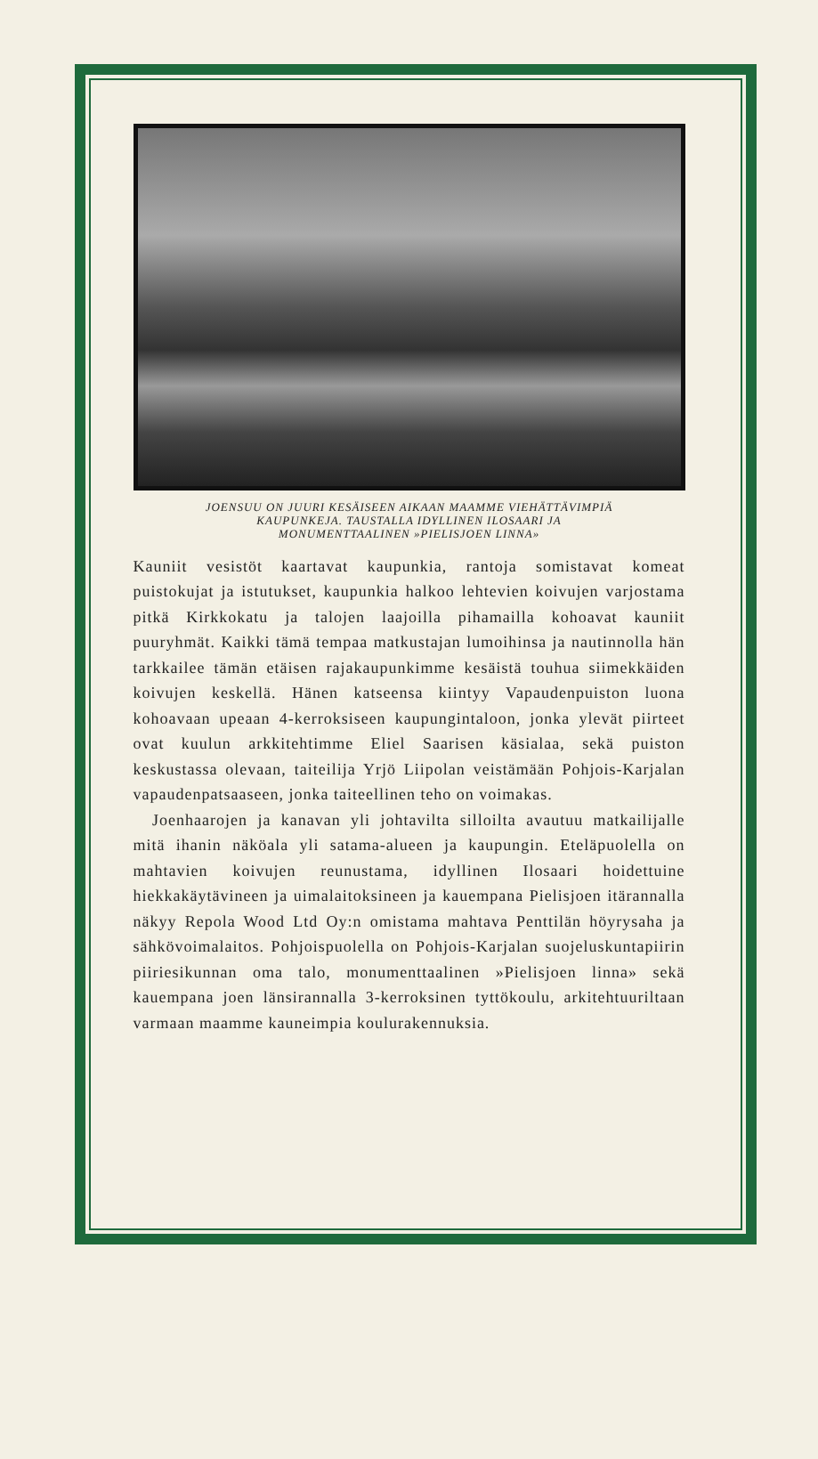JOENSUU ON JUURI KESÄISEEN AIKAAN MAAMME VIEHÄTTÄVIMPIÄ
KAUPUNKEJA. TAUSTALLA IDYLLINEN ILOSAARI JA
MONUMENTTAALINEN »PIELISJOEN LINNA»
Kauniit vesistöt kaartavat kaupunkia, rantoja somistavat komeat puistokujat ja istutukset, kaupunkia halkoo lehtevien koivujen varjostama pitkä Kirkkokatu ja talojen laajoilla pihamailla kohoavat kauniit puuryhmät. Kaikki tämä tempaa matkustajan lumoihinsa ja nautinnolla hän tarkkailee tämän etäisen rajakaupunkimme kesäistä touhua siimekkäiden koivujen keskellä. Hänen katseensa kiintyy Vapaudenpuiston luona kohoavaan upeaan 4-kerroksiseen kaupungintaloon, jonka ylevät piirteet ovat kuulun arkkitehtimme Eliel Saarisen käsialaa, sekä puiston keskustassa olevaan, taiteilija Yrjö Liipolan veistämään Pohjois-Karjalan vapaudenpatsaaseen, jonka taiteellinen teho on voimakas.
Joenhaarojen ja kanavan yli johtavilta silloilta avautuu matkailijalle mitä ihanin näköala yli satama-alueen ja kaupungin. Eteläpuolella on mahtavien koivujen reunustama, idyllinen Ilosaari hoidettuine hiekkakäytävineen ja uimalaitoksineen ja kauempana Pielisjoen itärannalla näkyy Repola Wood Ltd Oy:n omistama mahtava Penttilän höyrysaha ja sähkövoimalaitos. Pohjoispuolella on Pohjois-Karjalan suojeluskuntapiirin piiriesikunnan oma talo, monumenttaalinen »Pielisjoen linna» sekä kauempana joen länsirannalla 3-kerroksinen tyttökoulu, arkitehtuuriltaan varmaan maamme kauneimpia koulurakennuksia.